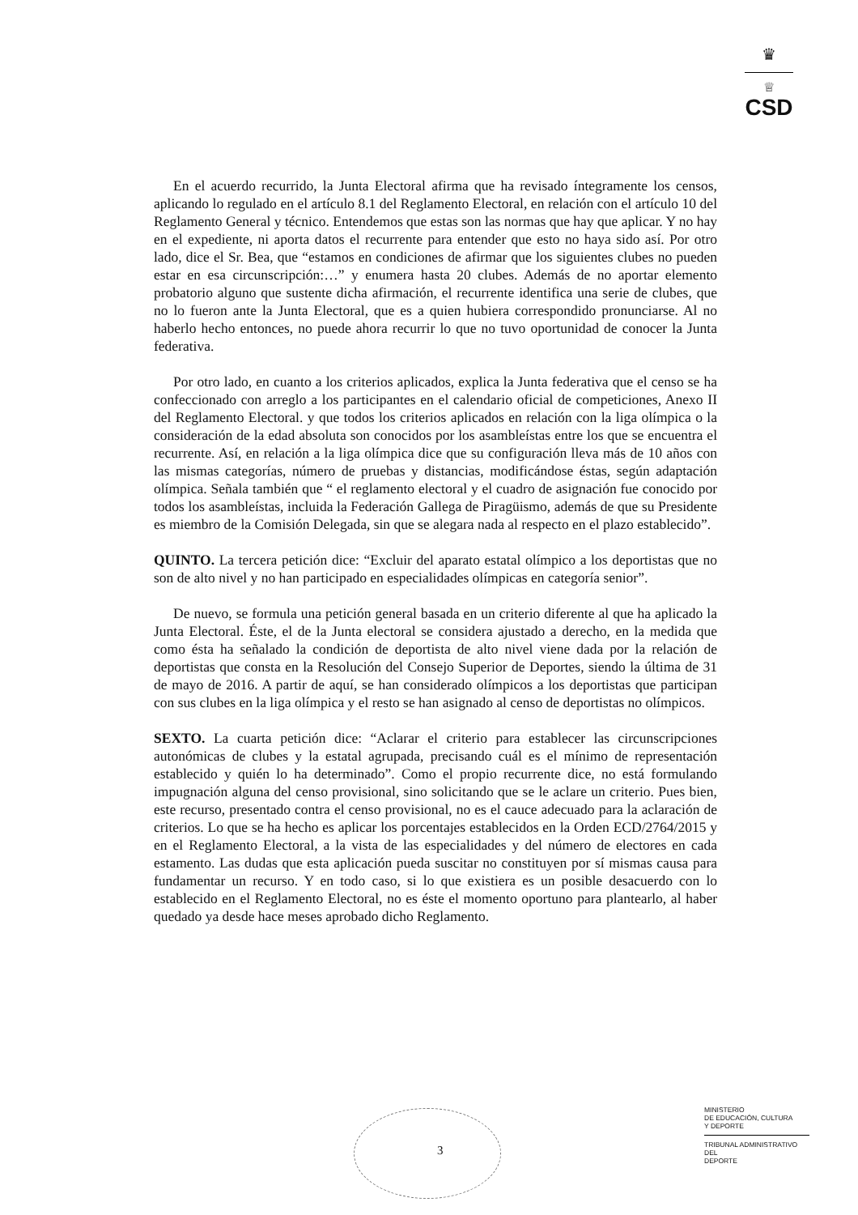♛
♕
CSD
En el acuerdo recurrido, la Junta Electoral afirma que ha revisado íntegramente los censos, aplicando lo regulado en el artículo 8.1 del Reglamento Electoral, en relación con el artículo 10 del Reglamento General y técnico. Entendemos que estas son las normas que hay que aplicar. Y no hay en el expediente, ni aporta datos el recurrente para entender que esto no haya sido así. Por otro lado, dice el Sr. Bea, que “estamos en condiciones de afirmar que los siguientes clubes no pueden estar en esa circunscripción:…” y enumera hasta 20 clubes. Además de no aportar elemento probatorio alguno que sustente dicha afirmación, el recurrente identifica una serie de clubes, que no lo fueron ante la Junta Electoral, que es a quien hubiera correspondido pronunciarse. Al no haberlo hecho entonces, no puede ahora recurrir lo que no tuvo oportunidad de conocer la Junta federativa.
Por otro lado, en cuanto a los criterios aplicados, explica la Junta federativa que el censo se ha confeccionado con arreglo a los participantes en el calendario oficial de competiciones, Anexo II del Reglamento Electoral. y que todos los criterios aplicados en relación con la liga olímpica o la consideración de la edad absoluta son conocidos por los asambleístas entre los que se encuentra el recurrente. Así, en relación a la liga olímpica dice que su configuración lleva más de 10 años con las mismas categorías, número de pruebas y distancias, modificándose éstas, según adaptación olímpica. Señala también que “ el reglamento electoral y el cuadro de asignación fue conocido por todos los asambleístas, incluida la Federación Gallega de Piragüismo, además de que su Presidente es miembro de la Comisión Delegada, sin que se alegara nada al respecto en el plazo establecido”.
QUINTO. La tercera petición dice: “Excluir del aparato estatal olímpico a los deportistas que no son de alto nivel y no han participado en especialidades olímpicas en categoría senior”.
De nuevo, se formula una petición general basada en un criterio diferente al que ha aplicado la Junta Electoral. Éste, el de la Junta electoral se considera ajustado a derecho, en la medida que como ésta ha señalado la condición de deportista de alto nivel viene dada por la relación de deportistas que consta en la Resolución del Consejo Superior de Deportes, siendo la última de 31 de mayo de 2016. A partir de aquí, se han considerado olímpicos a los deportistas que participan con sus clubes en la liga olímpica y el resto se han asignado al censo de deportistas no olímpicos.
SEXTO. La cuarta petición dice: “Aclarar el criterio para establecer las circunscripciones autonómicas de clubes y la estatal agrupada, precisando cuál es el mínimo de representación establecido y quién lo ha determinado”. Como el propio recurrente dice, no está formulando impugnación alguna del censo provisional, sino solicitando que se le aclare un criterio. Pues bien, este recurso, presentado contra el censo provisional, no es el cauce adecuado para la aclaración de criterios. Lo que se ha hecho es aplicar los porcentajes establecidos en la Orden ECD/2764/2015 y en el Reglamento Electoral, a la vista de las especialidades y del número de electores en cada estamento. Las dudas que esta aplicación pueda suscitar no constituyen por sí mismas causa para fundamentar un recurso. Y en todo caso, si lo que existiera es un posible desacuerdo con lo establecido en el Reglamento Electoral, no es éste el momento oportuno para plantearlo, al haber quedado ya desde hace meses aprobado dicho Reglamento.
3
MINISTERIO
DE EDUCACIÓN, CULTURA
Y DEPORTE
TRIBUNAL ADMINISTRATIVO DEL
DEPORTE